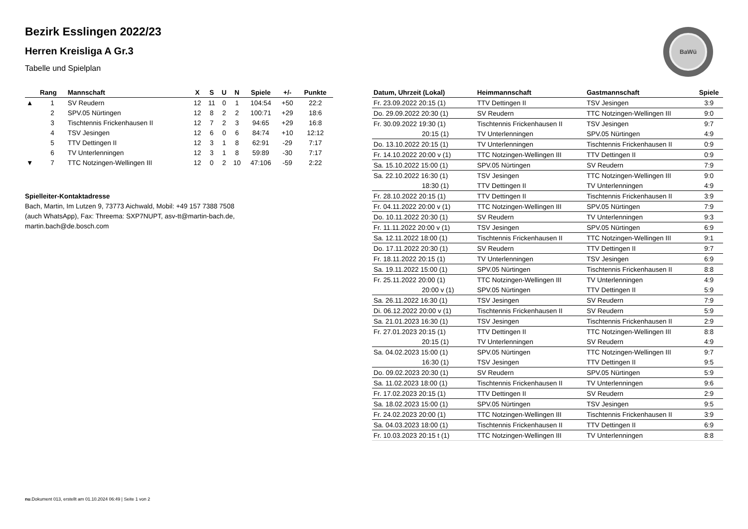BaWü
Bezirk Esslingen 2022/23
Herren Kreisliga A Gr.3
Tabelle und Spielplan
| | Rang | Mannschaft | X | S | U | N | Spiele | +/- | Punkte |
| --- | --- | --- | --- | --- | --- | --- | --- | --- | --- |
| ▲ | 1 | SV Reudern | 12 | 11 | 0 | 1 | 104:54 | +50 | 22:2 |
| | 2 | SPV.05 Nürtingen | 12 | 8 | 2 | 2 | 100:71 | +29 | 18:6 |
| | 3 | Tischtennis Frickenhausen II | 12 | 7 | 2 | 3 | 94:65 | +29 | 16:8 |
| | 4 | TSV Jesingen | 12 | 6 | 0 | 6 | 84:74 | +10 | 12:12 |
| | 5 | TTV Dettingen II | 12 | 3 | 1 | 8 | 62:91 | -29 | 7:17 |
| | 6 | TV Unterlenningen | 12 | 3 | 1 | 8 | 59:89 | -30 | 7:17 |
| ▼ | 7 | TTC Notzingen-Wellingen III | 12 | 0 | 2 | 10 | 47:106 | -59 | 2:22 |
Spielleiter-Kontaktadresse
Bach, Martin, Im Lutzen 9, 73773 Aichwald, Mobil: +49 157 7388 7508 (auch WhatsApp), Fax: Threema: SXP7NUPT, asv-tt@martin-bach.de, martin.bach@de.bosch.com
| Datum, Uhrzeit (Lokal) | Heimmannschaft | Gastmannschaft | Spiele |
| --- | --- | --- | --- |
| Fr. 23.09.2022 20:15 (1) | TTV Dettingen II | TSV Jesingen | 3:9 |
| Do. 29.09.2022 20:30 (1) | SV Reudern | TTC Notzingen-Wellingen III | 9:0 |
| Fr. 30.09.2022 19:30 (1) | Tischtennis Frickenhausen II | TSV Jesingen | 9:7 |
| 20:15 (1) | TV Unterlenningen | SPV.05 Nürtingen | 4:9 |
| Do. 13.10.2022 20:15 (1) | TV Unterlenningen | Tischtennis Frickenhausen II | 0:9 |
| Fr. 14.10.2022 20:00 v (1) | TTC Notzingen-Wellingen III | TTV Dettingen II | 0:9 |
| Sa. 15.10.2022 15:00 (1) | SPV.05 Nürtingen | SV Reudern | 7:9 |
| Sa. 22.10.2022 16:30 (1) | TSV Jesingen | TTC Notzingen-Wellingen III | 9:0 |
| 18:30 (1) | TTV Dettingen II | TV Unterlenningen | 4:9 |
| Fr. 28.10.2022 20:15 (1) | TTV Dettingen II | Tischtennis Frickenhausen II | 3:9 |
| Fr. 04.11.2022 20:00 v (1) | TTC Notzingen-Wellingen III | SPV.05 Nürtingen | 7:9 |
| Do. 10.11.2022 20:30 (1) | SV Reudern | TV Unterlenningen | 9:3 |
| Fr. 11.11.2022 20:00 v (1) | TSV Jesingen | SPV.05 Nürtingen | 6:9 |
| Sa. 12.11.2022 18:00 (1) | Tischtennis Frickenhausen II | TTC Notzingen-Wellingen III | 9:1 |
| Do. 17.11.2022 20:30 (1) | SV Reudern | TTV Dettingen II | 9:7 |
| Fr. 18.11.2022 20:15 (1) | TV Unterlenningen | TSV Jesingen | 6:9 |
| Sa. 19.11.2022 15:00 (1) | SPV.05 Nürtingen | Tischtennis Frickenhausen II | 8:8 |
| Fr. 25.11.2022 20:00 (1) | TTC Notzingen-Wellingen III | TV Unterlenningen | 4:9 |
| 20:00 v (1) | SPV.05 Nürtingen | TTV Dettingen II | 5:9 |
| Sa. 26.11.2022 16:30 (1) | TSV Jesingen | SV Reudern | 7:9 |
| Di. 06.12.2022 20:00 v (1) | Tischtennis Frickenhausen II | SV Reudern | 5:9 |
| Sa. 21.01.2023 16:30 (1) | TSV Jesingen | Tischtennis Frickenhausen II | 2:9 |
| Fr. 27.01.2023 20:15 (1) | TTV Dettingen II | TTC Notzingen-Wellingen III | 8:8 |
| 20:15 (1) | TV Unterlenningen | SV Reudern | 4:9 |
| Sa. 04.02.2023 15:00 (1) | SPV.05 Nürtingen | TTC Notzingen-Wellingen III | 9:7 |
| 16:30 (1) | TSV Jesingen | TTV Dettingen II | 9:5 |
| Do. 09.02.2023 20:30 (1) | SV Reudern | SPV.05 Nürtingen | 5:9 |
| Sa. 11.02.2023 18:00 (1) | Tischtennis Frickenhausen II | TV Unterlenningen | 9:6 |
| Fr. 17.02.2023 20:15 (1) | TTV Dettingen II | SV Reudern | 2:9 |
| Sa. 18.02.2023 15:00 (1) | SPV.05 Nürtingen | TSV Jesingen | 9:5 |
| Fr. 24.02.2023 20:00 (1) | TTC Notzingen-Wellingen III | Tischtennis Frickenhausen II | 3:9 |
| Sa. 04.03.2023 18:00 (1) | Tischtennis Frickenhausen II | TTV Dettingen II | 6:9 |
| Fr. 10.03.2023 20:15 t (1) | TTC Notzingen-Wellingen III | TV Unterlenningen | 8:8 |
nu.Dokument 013, erstellt am 01.10.2024 06:49 | Seite 1 von 2